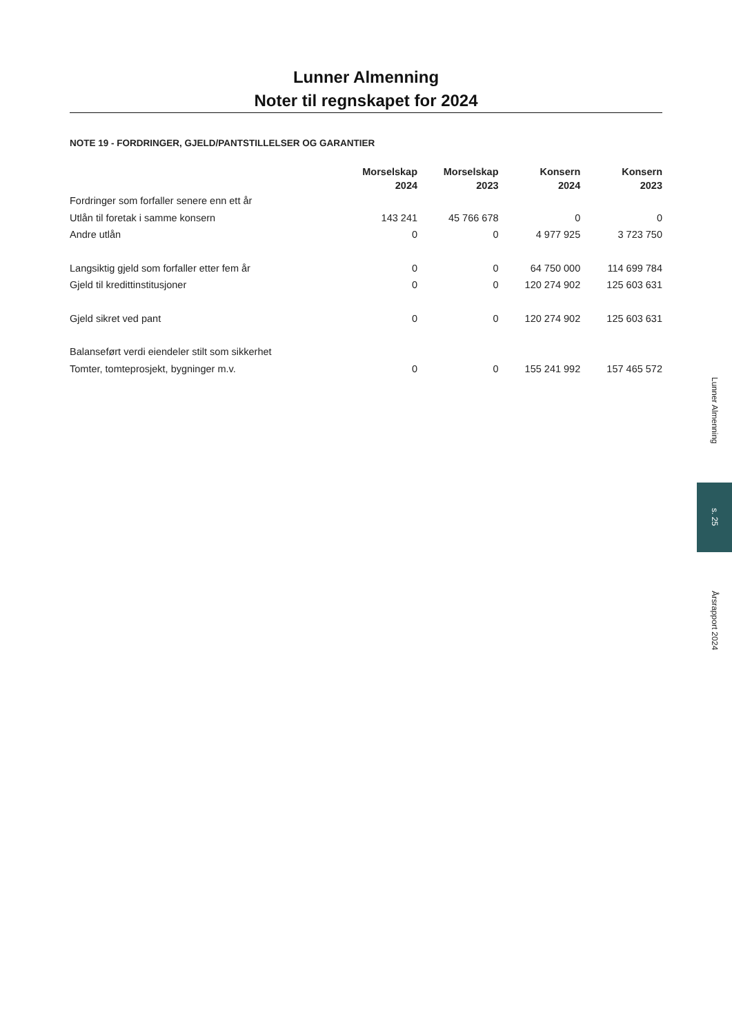Lunner Almenning
Noter til regnskapet for 2024
NOTE 19 - FORDRINGER, GJELD/PANTSTILLELSER OG GARANTIER
| | Morselskap 2024 | Morselskap 2023 | Konsern 2024 | Konsern 2023 |
| --- | --- | --- | --- | --- |
| Fordringer som forfaller senere enn ett år | | | | |
| Utlån til foretak i samme konsern | 143 241 | 45 766 678 | 0 | 0 |
| Andre utlån | 0 | 0 | 4 977 925 | 3 723 750 |
| Langsiktig gjeld som forfaller etter fem år | 0 | 0 | 64 750 000 | 114 699 784 |
| Gjeld til kredittinstitusjoner | 0 | 0 | 120 274 902 | 125 603 631 |
| Gjeld sikret ved pant | 0 | 0 | 120 274 902 | 125 603 631 |
| Balanseført verdi eiendeler stilt som sikkerhet | | | | |
| Tomter, tomteprosjekt, bygninger m.v. | 0 | 0 | 155 241 992 | 157 465 572 |
Lunner Almenning
s. 25
Årsrapport 2024